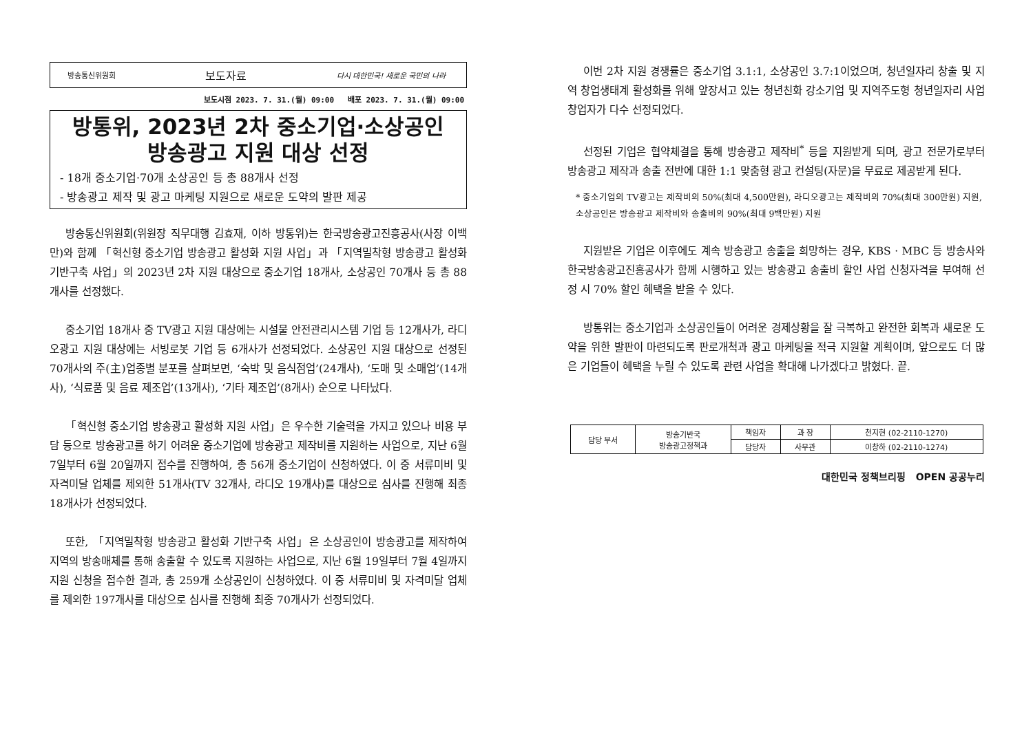방송통신위원회 보도자료 다시 대한민국! 새로운 국민의 나라
보도시점 2023. 7. 31.(월) 09:00 배포 2023. 7. 31.(월) 09:00
방통위, 2023년 2차 중소기업·소상공인
방송광고 지원 대상 선정
- 18개 중소기업·70개 소상공인 등 총 88개사 선정
- 방송광고 제작 및 광고 마케팅 지원으로 새로운 도약의 발판 제공
방송통신위원회(위원장 직무대행 김효재, 이하 방통위)는 한국방송광고진흥공사(사장 이백만)와 함께 「혁신형 중소기업 방송광고 활성화 지원 사업」과 「지역밀착형 방송광고 활성화 기반구축 사업」의 2023년 2차 지원 대상으로 중소기업 18개사, 소상공인 70개사 등 총 88개사를 선정했다.
중소기업 18개사 중 TV광고 지원 대상에는 시설물 안전관리시스템 기업 등 12개사가, 라디오광고 지원 대상에는 서빙로봇 기업 등 6개사가 선정되었다. 소상공인 지원 대상으로 선정된 70개사의 주(主)업종별 분포를 살펴보면, ‘숙박 및 음식점업’(24개사), ‘도매 및 소매업’(14개사), ‘식료품 및 음료 제조업’(13개사), ‘기타 제조업’(8개사) 순으로 나타났다.
「혁신형 중소기업 방송광고 활성화 지원 사업」은 우수한 기술력을 가지고 있으나 비용 부담 등으로 방송광고를 하기 어려운 중소기업에 방송광고 제작비를 지원하는 사업으로, 지난 6월 7일부터 6월 20일까지 접수를 진행하여, 총 56개 중소기업이 신청하였다. 이 중 서류미비 및 자격미달 업체를 제외한 51개사(TV 32개사, 라디오 19개사)를 대상으로 심사를 진행해 최종 18개사가 선정되었다.
또한, 「지역밀착형 방송광고 활성화 기반구축 사업」은 소상공인이 방송광고를 제작하여 지역의 방송매체를 통해 송출할 수 있도록 지원하는 사업으로, 지난 6월 19일부터 7월 4일까지 지원 신청을 접수한 결과, 총 259개 소상공인이 신청하였다. 이 중 서류미비 및 자격미달 업체를 제외한 197개사를 대상으로 심사를 진행해 최종 70개사가 선정되었다.
이번 2차 지원 경쟁률은 중소기업 3.1:1, 소상공인 3.7:1이었으며, 청년일자리 창출 및 지역 창업생태계 활성화를 위해 앞장서고 있는 청년친화 강소기업 및 지역주도형 청년일자리 사업 창업자가 다수 선정되었다.
선정된 기업은 협약체결을 통해 방송광고 제작비<sup>*</sup> 등을 지원받게 되며, 광고 전문가로부터 방송광고 제작과 송출 전반에 대한 1:1 맞춤형 광고 컨설팅(자문)을 무료로 제공받게 된다.
* 중소기업의 TV광고는 제작비의 50%(최대 4,500만원), 라디오광고는 제작비의 70%(최대 300만원) 지원, 소상공인은 방송광고 제작비와 송출비의 90%(최대 9백만원) 지원
지원받은 기업은 이후에도 계속 방송광고 송출을 희망하는 경우, KBS · MBC 등 방송사와 한국방송광고진흥공사가 함께 시행하고 있는 방송광고 송출비 할인 사업 신청자격을 부여해 선정 시 70% 할인 혜택을 받을 수 있다.
방통위는 중소기업과 소상공인들이 어려운 경제상황을 잘 극복하고 완전한 회복과 새로운 도약을 위한 발판이 마련되도록 판로개척과 광고 마케팅을 적극 지원할 계획이며, 앞으로도 더 많은 기업들이 혜택을 누릴 수 있도록 관련 사업을 확대해 나가겠다고 밝혔다. 끝.
| 담당 부서 | 방송기반국 방송광고정책과 | 책임자 | 과 장 | 천지현 (02-2110-1270) |
| | | 담당자 | 사무관 | 이창하 (02-2110-1274) |
대한민국 정책브리핑 OPEN 공공누리